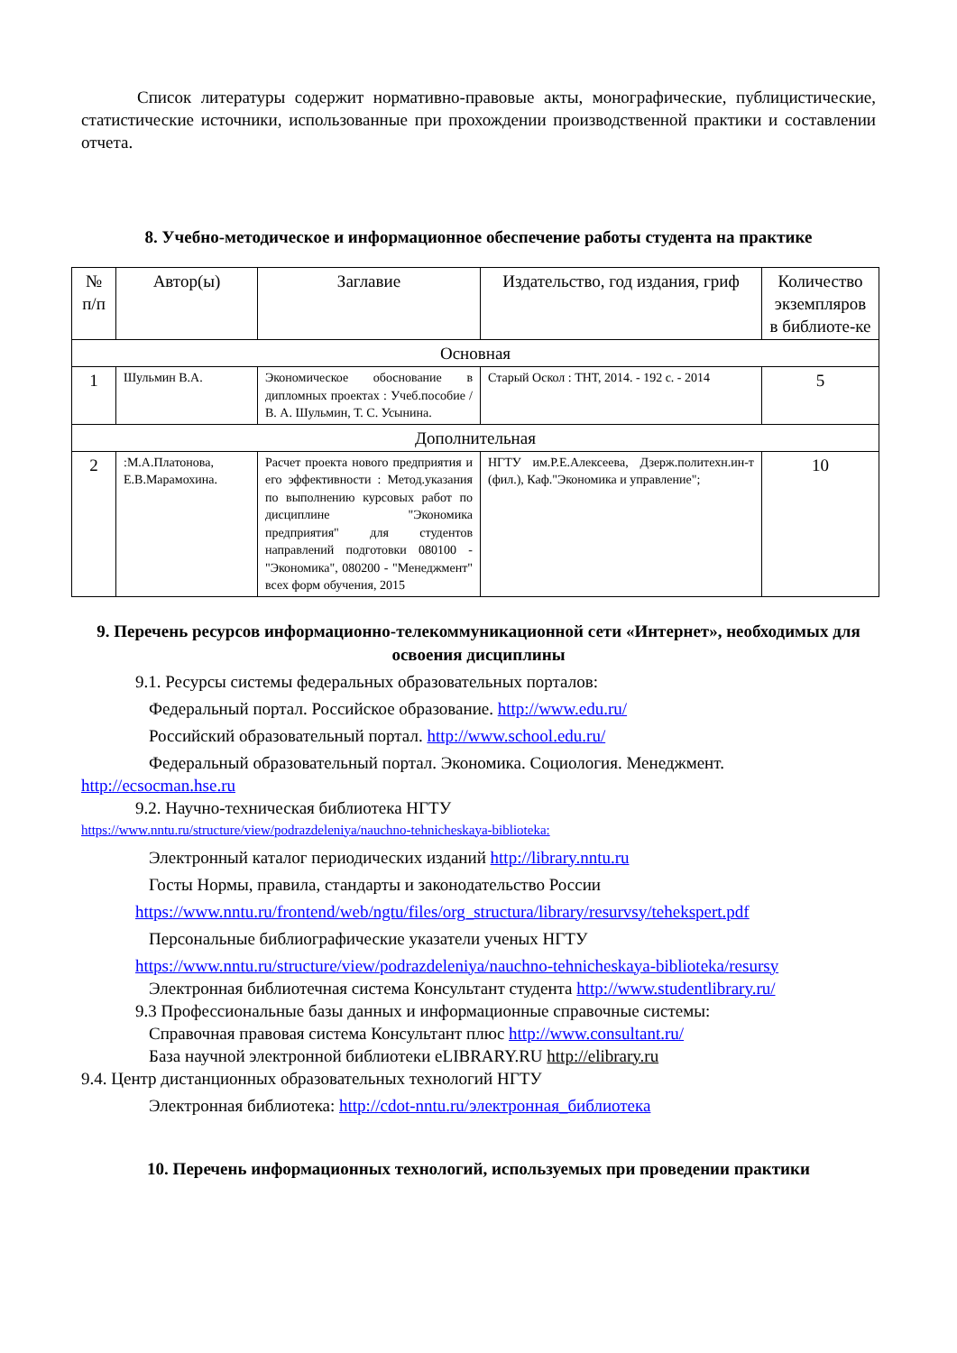Список литературы содержит нормативно-правовые акты, монографические, публицистические, статистические источники, использованные при прохождении производственной практики и составлении отчета.
8. Учебно-методическое и информационное обеспечение работы студента на практике
| № п/п | Автор(ы) | Заглавие | Издательство, год издания, гриф | Количество экземпляров в библиоте-ке |
| --- | --- | --- | --- | --- |
| Основная | | | | |
| 1 | Шульмин В.А. | Экономическое обоснование в дипломных проектах : Учеб.пособие / В. А. Шульмин, Т. С. Усынина. | Старый Оскол : ТНТ, 2014. - 192 с. - 2014 | 5 |
| Дополнительная | | | | |
| 2 | :М.А.Платонова, Е.В.Марамохина. | Расчет проекта нового предприятия и его эффективности : Метод.указания по выполнению курсовых работ по дисциплине "Экономика предприятия" для студентов направлений подготовки 080100 -"Экономика", 080200 - "Менеджмент" всех форм обучения, 2015 | НГТУ им.Р.Е.Алексеева, Дзерж.политехн.ин-т (фил.), Каф."Экономика и управление"; | 10 |
9. Перечень ресурсов информационно-телекоммуникационной сети «Интернет», необходимых для освоения дисциплины
9.1. Ресурсы системы федеральных образовательных порталов:
Федеральный портал. Российское образование. http://www.edu.ru/
Российский образовательный портал. http://www.school.edu.ru/
Федеральный образовательный портал. Экономика. Социология. Менеджмент.
http://ecsocman.hse.ru
9.2. Научно-техническая библиотека НГТУ
https://www.nntu.ru/structure/view/podrazdeleniya/nauchno-tehnicheskaya-biblioteka:
Электронный каталог периодических изданий http://library.nntu.ru
Госты Нормы, правила, стандарты и законодательство России
https://www.nntu.ru/frontend/web/ngtu/files/org_structura/library/resurvsy/tehekspert.pdf
Персональные библиографические указатели ученых НГТУ
https://www.nntu.ru/structure/view/podrazdeleniya/nauchno-tehnicheskaya-biblioteka/resursy
Электронная библиотечная система Консультант студента http://www.studentlibrary.ru/
9.3 Профессиональные базы данных и информационные справочные системы:
Справочная правовая система Консультант плюс http://www.consultant.ru/
База научной электронной библиотеки eLIBRARY.RU http://elibrary.ru
9.4. Центр дистанционных образовательных технологий НГТУ
Электронная библиотека: http://cdot-nntu.ru/электронная_библиотека
10. Перечень информационных технологий, используемых при проведении практики